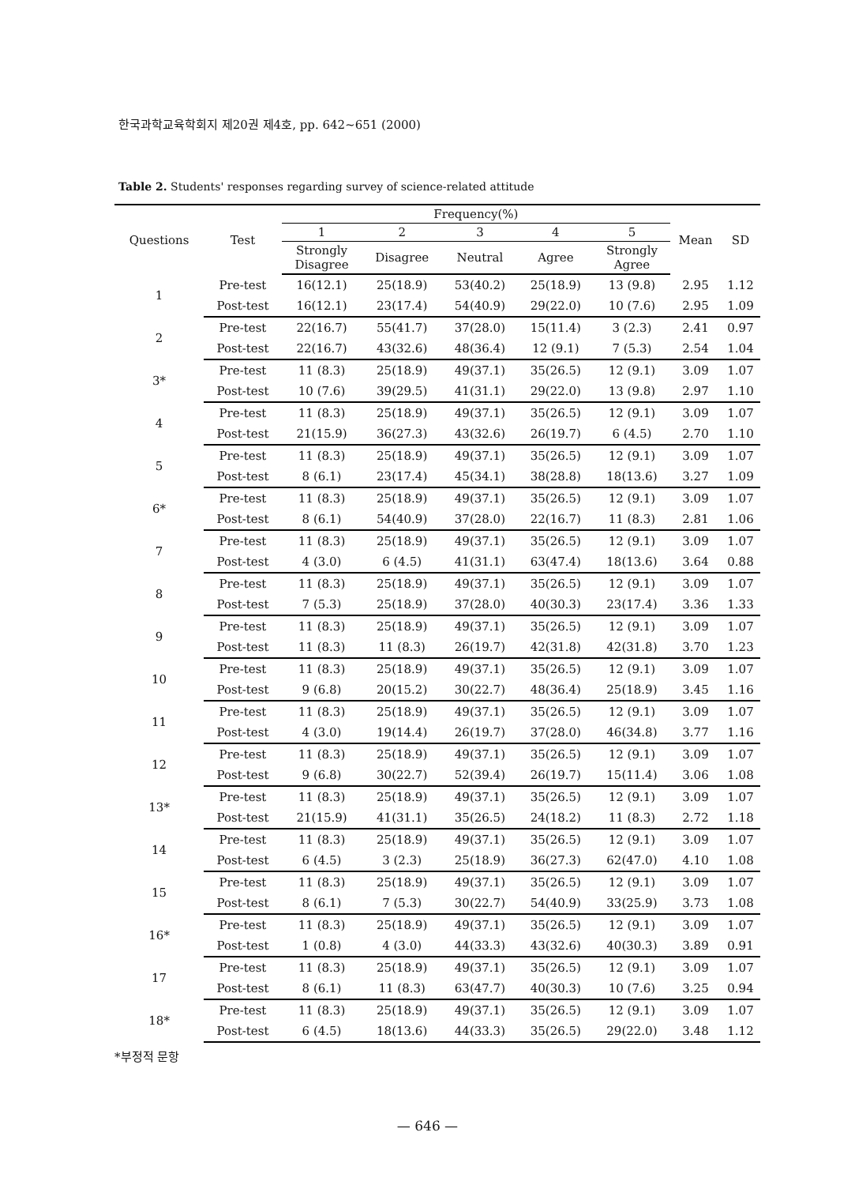한국과학교육학회지 제20권 제4호, pp. 642~651 (2000)
Table 2. Students' responses regarding survey of science-related attitude
| Questions | Test | Frequency(%) | | | | | Mean | SD |
| --- | --- | --- | --- | --- | --- | --- | --- | --- |
| | | 1 | 2 | 3 | 4 | 5 | | |
| | | Strongly Disagree | Disagree | Neutral | Agree | Strongly Agree | | |
| 1 | Pre-test | 16(12.1) | 25(18.9) | 53(40.2) | 25(18.9) | 13 (9.8) | 2.95 | 1.12 |
| | Post-test | 16(12.1) | 23(17.4) | 54(40.9) | 29(22.0) | 10 (7.6) | 2.95 | 1.09 |
| 2 | Pre-test | 22(16.7) | 55(41.7) | 37(28.0) | 15(11.4) | 3 (2.3) | 2.41 | 0.97 |
| | Post-test | 22(16.7) | 43(32.6) | 48(36.4) | 12 (9.1) | 7 (5.3) | 2.54 | 1.04 |
| 3* | Pre-test | 11 (8.3) | 25(18.9) | 49(37.1) | 35(26.5) | 12 (9.1) | 3.09 | 1.07 |
| | Post-test | 10 (7.6) | 39(29.5) | 41(31.1) | 29(22.0) | 13 (9.8) | 2.97 | 1.10 |
| 4 | Pre-test | 11 (8.3) | 25(18.9) | 49(37.1) | 35(26.5) | 12 (9.1) | 3.09 | 1.07 |
| | Post-test | 21(15.9) | 36(27.3) | 43(32.6) | 26(19.7) | 6 (4.5) | 2.70 | 1.10 |
| 5 | Pre-test | 11 (8.3) | 25(18.9) | 49(37.1) | 35(26.5) | 12 (9.1) | 3.09 | 1.07 |
| | Post-test | 8 (6.1) | 23(17.4) | 45(34.1) | 38(28.8) | 18(13.6) | 3.27 | 1.09 |
| 6* | Pre-test | 11 (8.3) | 25(18.9) | 49(37.1) | 35(26.5) | 12 (9.1) | 3.09 | 1.07 |
| | Post-test | 8 (6.1) | 54(40.9) | 37(28.0) | 22(16.7) | 11 (8.3) | 2.81 | 1.06 |
| 7 | Pre-test | 11 (8.3) | 25(18.9) | 49(37.1) | 35(26.5) | 12 (9.1) | 3.09 | 1.07 |
| | Post-test | 4 (3.0) | 6 (4.5) | 41(31.1) | 63(47.4) | 18(13.6) | 3.64 | 0.88 |
| 8 | Pre-test | 11 (8.3) | 25(18.9) | 49(37.1) | 35(26.5) | 12 (9.1) | 3.09 | 1.07 |
| | Post-test | 7 (5.3) | 25(18.9) | 37(28.0) | 40(30.3) | 23(17.4) | 3.36 | 1.33 |
| 9 | Pre-test | 11 (8.3) | 25(18.9) | 49(37.1) | 35(26.5) | 12 (9.1) | 3.09 | 1.07 |
| | Post-test | 11 (8.3) | 11 (8.3) | 26(19.7) | 42(31.8) | 42(31.8) | 3.70 | 1.23 |
| 10 | Pre-test | 11 (8.3) | 25(18.9) | 49(37.1) | 35(26.5) | 12 (9.1) | 3.09 | 1.07 |
| | Post-test | 9 (6.8) | 20(15.2) | 30(22.7) | 48(36.4) | 25(18.9) | 3.45 | 1.16 |
| 11 | Pre-test | 11 (8.3) | 25(18.9) | 49(37.1) | 35(26.5) | 12 (9.1) | 3.09 | 1.07 |
| | Post-test | 4 (3.0) | 19(14.4) | 26(19.7) | 37(28.0) | 46(34.8) | 3.77 | 1.16 |
| 12 | Pre-test | 11 (8.3) | 25(18.9) | 49(37.1) | 35(26.5) | 12 (9.1) | 3.09 | 1.07 |
| | Post-test | 9 (6.8) | 30(22.7) | 52(39.4) | 26(19.7) | 15(11.4) | 3.06 | 1.08 |
| 13* | Pre-test | 11 (8.3) | 25(18.9) | 49(37.1) | 35(26.5) | 12 (9.1) | 3.09 | 1.07 |
| | Post-test | 21(15.9) | 41(31.1) | 35(26.5) | 24(18.2) | 11 (8.3) | 2.72 | 1.18 |
| 14 | Pre-test | 11 (8.3) | 25(18.9) | 49(37.1) | 35(26.5) | 12 (9.1) | 3.09 | 1.07 |
| | Post-test | 6 (4.5) | 3 (2.3) | 25(18.9) | 36(27.3) | 62(47.0) | 4.10 | 1.08 |
| 15 | Pre-test | 11 (8.3) | 25(18.9) | 49(37.1) | 35(26.5) | 12 (9.1) | 3.09 | 1.07 |
| | Post-test | 8 (6.1) | 7 (5.3) | 30(22.7) | 54(40.9) | 33(25.9) | 3.73 | 1.08 |
| 16* | Pre-test | 11 (8.3) | 25(18.9) | 49(37.1) | 35(26.5) | 12 (9.1) | 3.09 | 1.07 |
| | Post-test | 1 (0.8) | 4 (3.0) | 44(33.3) | 43(32.6) | 40(30.3) | 3.89 | 0.91 |
| 17 | Pre-test | 11 (8.3) | 25(18.9) | 49(37.1) | 35(26.5) | 12 (9.1) | 3.09 | 1.07 |
| | Post-test | 8 (6.1) | 11 (8.3) | 63(47.7) | 40(30.3) | 10 (7.6) | 3.25 | 0.94 |
| 18* | Pre-test | 11 (8.3) | 25(18.9) | 49(37.1) | 35(26.5) | 12 (9.1) | 3.09 | 1.07 |
| | Post-test | 6 (4.5) | 18(13.6) | 44(33.3) | 35(26.5) | 29(22.0) | 3.48 | 1.12 |
*부정적 문항
— 646 —